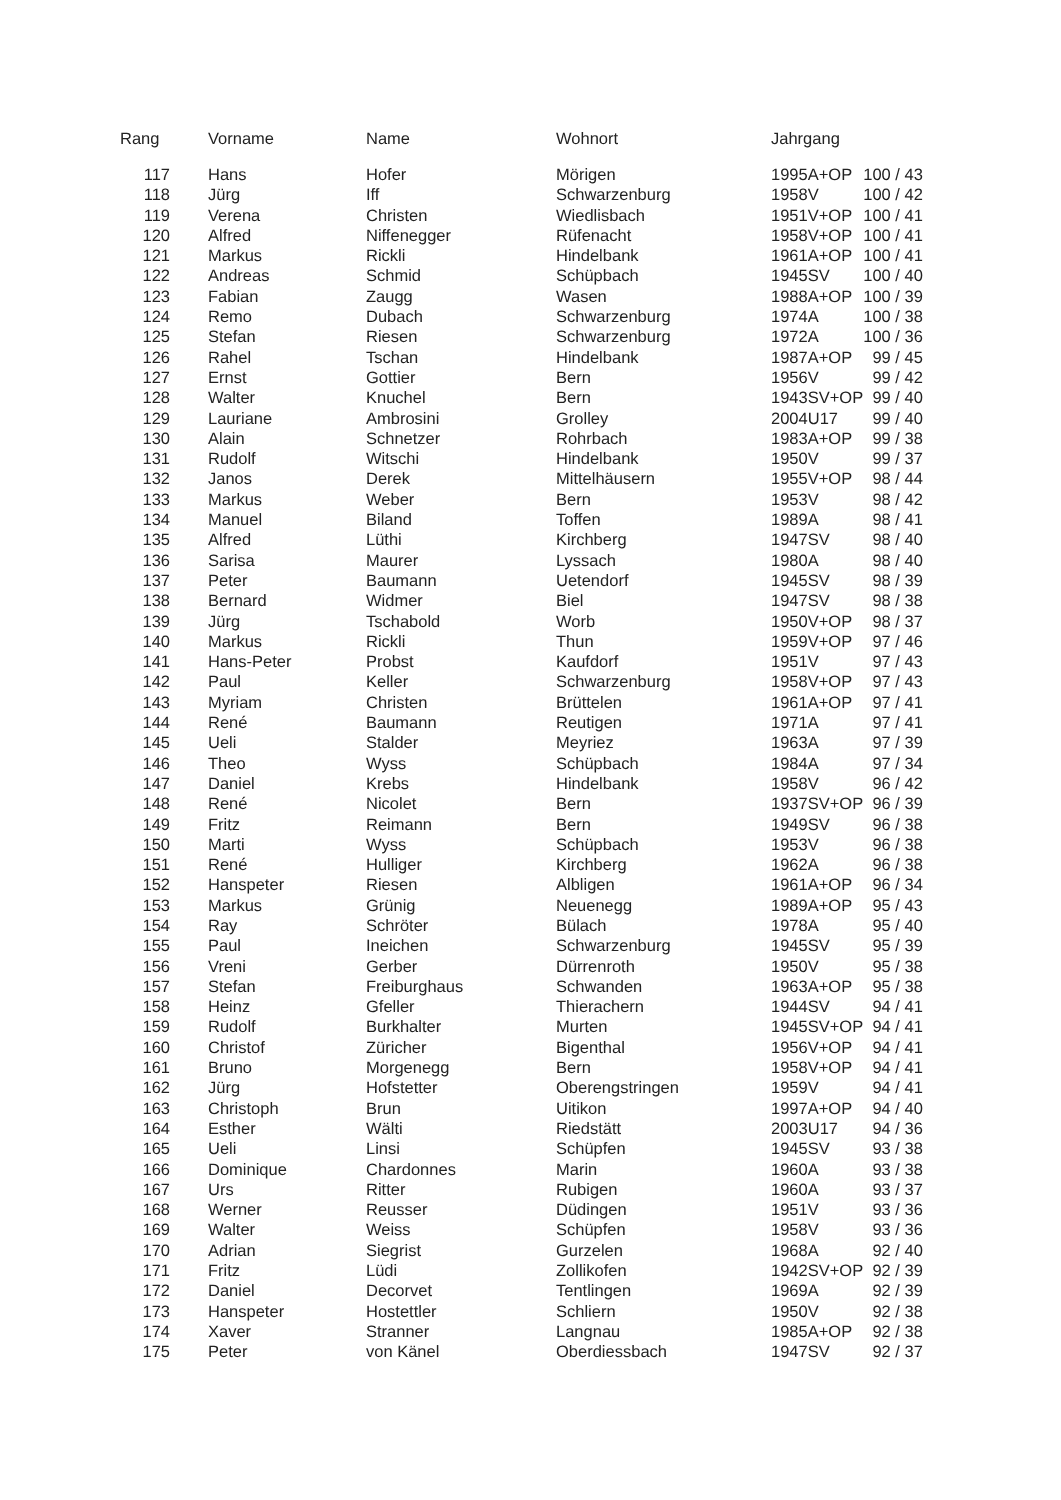| Rang | Vorname | Name | Wohnort | Jahrgang | | |
| --- | --- | --- | --- | --- | --- | --- |
| 117 | Hans | Hofer | Mörigen | 1995 | A+OP | 100 / 43 |
| 118 | Jürg | Iff | Schwarzenburg | 1958 | V | 100 / 42 |
| 119 | Verena | Christen | Wiedlisbach | 1951 | V+OP | 100 / 41 |
| 120 | Alfred | Niffenegger | Rüfenacht | 1958 | V+OP | 100 / 41 |
| 121 | Markus | Rickli | Hindelbank | 1961 | A+OP | 100 / 41 |
| 122 | Andreas | Schmid | Schüpbach | 1945 | SV | 100 / 40 |
| 123 | Fabian | Zaugg | Wasen | 1988 | A+OP | 100 / 39 |
| 124 | Remo | Dubach | Schwarzenburg | 1974 | A | 100 / 38 |
| 125 | Stefan | Riesen | Schwarzenburg | 1972 | A | 100 / 36 |
| 126 | Rahel | Tschan | Hindelbank | 1987 | A+OP | 99 / 45 |
| 127 | Ernst | Gottier | Bern | 1956 | V | 99 / 42 |
| 128 | Walter | Knuchel | Bern | 1943 | SV+OP | 99 / 40 |
| 129 | Lauriane | Ambrosini | Grolley | 2004 | U17 | 99 / 40 |
| 130 | Alain | Schnetzer | Rohrbach | 1983 | A+OP | 99 / 38 |
| 131 | Rudolf | Witschi | Hindelbank | 1950 | V | 99 / 37 |
| 132 | Janos | Derek | Mittelhäusern | 1955 | V+OP | 98 / 44 |
| 133 | Markus | Weber | Bern | 1953 | V | 98 / 42 |
| 134 | Manuel | Biland | Toffen | 1989 | A | 98 / 41 |
| 135 | Alfred | Lüthi | Kirchberg | 1947 | SV | 98 / 40 |
| 136 | Sarisa | Maurer | Lyssach | 1980 | A | 98 / 40 |
| 137 | Peter | Baumann | Uetendorf | 1945 | SV | 98 / 39 |
| 138 | Bernard | Widmer | Biel | 1947 | SV | 98 / 38 |
| 139 | Jürg | Tschabold | Worb | 1950 | V+OP | 98 / 37 |
| 140 | Markus | Rickli | Thun | 1959 | V+OP | 97 / 46 |
| 141 | Hans-Peter | Probst | Kaufdorf | 1951 | V | 97 / 43 |
| 142 | Paul | Keller | Schwarzenburg | 1958 | V+OP | 97 / 43 |
| 143 | Myriam | Christen | Brüttelen | 1961 | A+OP | 97 / 41 |
| 144 | René | Baumann | Reutigen | 1971 | A | 97 / 41 |
| 145 | Ueli | Stalder | Meyriez | 1963 | A | 97 / 39 |
| 146 | Theo | Wyss | Schüpbach | 1984 | A | 97 / 34 |
| 147 | Daniel | Krebs | Hindelbank | 1958 | V | 96 / 42 |
| 148 | René | Nicolet | Bern | 1937 | SV+OP | 96 / 39 |
| 149 | Fritz | Reimann | Bern | 1949 | SV | 96 / 38 |
| 150 | Marti | Wyss | Schüpbach | 1953 | V | 96 / 38 |
| 151 | René | Hulliger | Kirchberg | 1962 | A | 96 / 38 |
| 152 | Hanspeter | Riesen | Albligen | 1961 | A+OP | 96 / 34 |
| 153 | Markus | Grünig | Neuenegg | 1989 | A+OP | 95 / 43 |
| 154 | Ray | Schröter | Bülach | 1978 | A | 95 / 40 |
| 155 | Paul | Ineichen | Schwarzenburg | 1945 | SV | 95 / 39 |
| 156 | Vreni | Gerber | Dürrenroth | 1950 | V | 95 / 38 |
| 157 | Stefan | Freiburghaus | Schwanden | 1963 | A+OP | 95 / 38 |
| 158 | Heinz | Gfeller | Thierachern | 1944 | SV | 94 / 41 |
| 159 | Rudolf | Burkhalter | Murten | 1945 | SV+OP | 94 / 41 |
| 160 | Christof | Züricher | Bigenthal | 1956 | V+OP | 94 / 41 |
| 161 | Bruno | Morgenegg | Bern | 1958 | V+OP | 94 / 41 |
| 162 | Jürg | Hofstetter | Oberengstringen | 1959 | V | 94 / 41 |
| 163 | Christoph | Brun | Uitikon | 1997 | A+OP | 94 / 40 |
| 164 | Esther | Wälti | Riedstätt | 2003 | U17 | 94 / 36 |
| 165 | Ueli | Linsi | Schüpfen | 1945 | SV | 93 / 38 |
| 166 | Dominique | Chardonnes | Marin | 1960 | A | 93 / 38 |
| 167 | Urs | Ritter | Rubigen | 1960 | A | 93 / 37 |
| 168 | Werner | Reusser | Düdingen | 1951 | V | 93 / 36 |
| 169 | Walter | Weiss | Schüpfen | 1958 | V | 93 / 36 |
| 170 | Adrian | Siegrist | Gurzelen | 1968 | A | 92 / 40 |
| 171 | Fritz | Lüdi | Zollikofen | 1942 | SV+OP | 92 / 39 |
| 172 | Daniel | Decorvet | Tentlingen | 1969 | A | 92 / 39 |
| 173 | Hanspeter | Hostettler | Schliern | 1950 | V | 92 / 38 |
| 174 | Xaver | Stranner | Langnau | 1985 | A+OP | 92 / 38 |
| 175 | Peter | von Känel | Oberdiessbach | 1947 | SV | 92 / 37 |